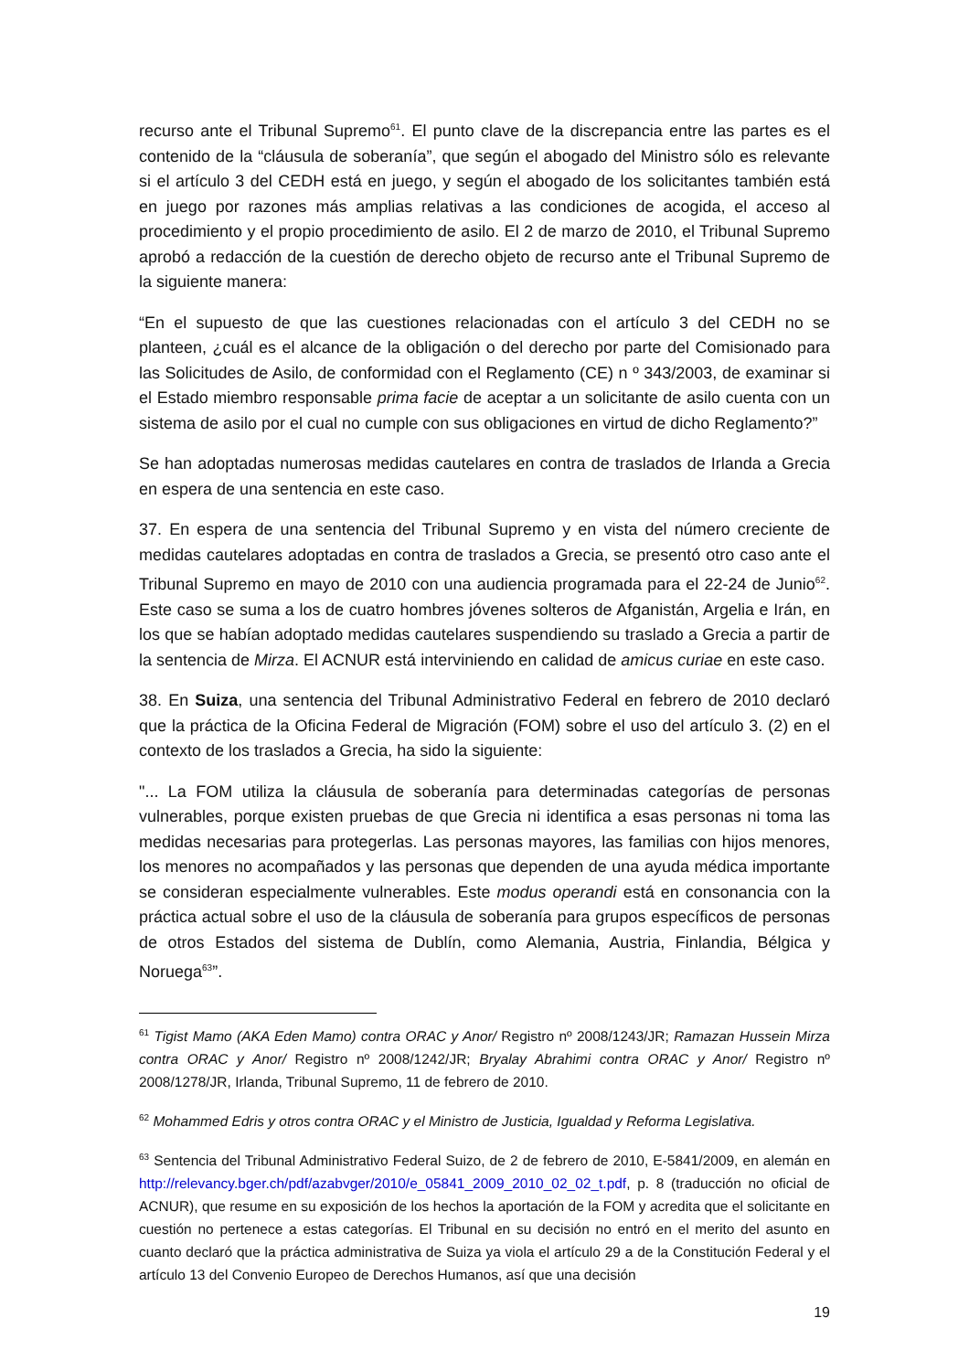recurso ante el Tribunal Supremo<sup>61</sup>. El punto clave de la discrepancia entre las partes es el contenido de la “cláusula de soberanía”, que según el abogado del Ministro sólo es relevante si el artículo 3 del CEDH está en juego, y según el abogado de los solicitantes también está en juego por razones más amplias relativas a las condiciones de acogida, el acceso al procedimiento y el propio procedimiento de asilo. El 2 de marzo de 2010, el Tribunal Supremo aprobó a redacción de la cuestión de derecho objeto de recurso ante el Tribunal Supremo de la siguiente manera:
“En el supuesto de que las cuestiones relacionadas con el artículo 3 del CEDH no se planteen, ¿cuál es el alcance de la obligación o del derecho por parte del Comisionado para las Solicitudes de Asilo, de conformidad con el Reglamento (CE) n º 343/2003, de examinar si el Estado miembro responsable prima facie de aceptar a un solicitante de asilo cuenta con un sistema de asilo por el cual no cumple con sus obligaciones en virtud de dicho Reglamento?”
Se han adoptadas numerosas medidas cautelares en contra de traslados de Irlanda a Grecia en espera de una sentencia en este caso.
37. En espera de una sentencia del Tribunal Supremo y en vista del número creciente de medidas cautelares adoptadas en contra de traslados a Grecia, se presentó otro caso ante el Tribunal Supremo en mayo de 2010 con una audiencia programada para el 22-24 de Junio<sup>62</sup>. Este caso se suma a los de cuatro hombres jóvenes solteros de Afganistán, Argelia e Irán, en los que se habían adoptado medidas cautelares suspendiendo su traslado a Grecia a partir de la sentencia de Mirza. El ACNUR está interviniendo en calidad de amicus curiae en este caso.
38. En Suiza, una sentencia del Tribunal Administrativo Federal en febrero de 2010 declaró que la práctica de la Oficina Federal de Migración (FOM) sobre el uso del artículo 3. (2) en el contexto de los traslados a Grecia, ha sido la siguiente:
"... La FOM utiliza la cláusula de soberanía para determinadas categorías de personas vulnerables, porque existen pruebas de que Grecia ni identifica a esas personas ni toma las medidas necesarias para protegerlas. Las personas mayores, las familias con hijos menores, los menores no acompañados y las personas que dependen de una ayuda médica importante se consideran especialmente vulnerables. Este modus operandi está en consonancia con la práctica actual sobre el uso de la cláusula de soberanía para grupos específicos de personas de otros Estados del sistema de Dublín, como Alemania, Austria, Finlandia, Bélgica y Noruega<sup>63</sup>”.
<sup>61</sup> Tigist Mamo (AKA Eden Mamo) contra ORAC y Anor/ Registro nº 2008/1243/JR; Ramazan Hussein Mirza contra ORAC y Anor/ Registro nº 2008/1242/JR; Bryalay Abrahimi contra ORAC y Anor/ Registro nº 2008/1278/JR, Irlanda, Tribunal Supremo, 11 de febrero de 2010.
<sup>62</sup> Mohammed Edris y otros contra ORAC y el Ministro de Justicia, Igualdad y Reforma Legislativa.
<sup>63</sup> Sentencia del Tribunal Administrativo Federal Suizo, de 2 de febrero de 2010, E-5841/2009, en alemán en http://relevancy.bger.ch/pdf/azabvger/2010/e_05841_2009_2010_02_02_t.pdf, p. 8 (traducción no oficial de ACNUR), que resume en su exposición de los hechos la aportación de la FOM y acredita que el solicitante en cuestión no pertenece a estas categorías. El Tribunal en su decisión no entró en el merito del asunto en cuanto declaró que la práctica administrativa de Suiza ya viola el artículo 29 a de la Constitución Federal y el artículo 13 del Convenio Europeo de Derechos Humanos, así que una decisión
19